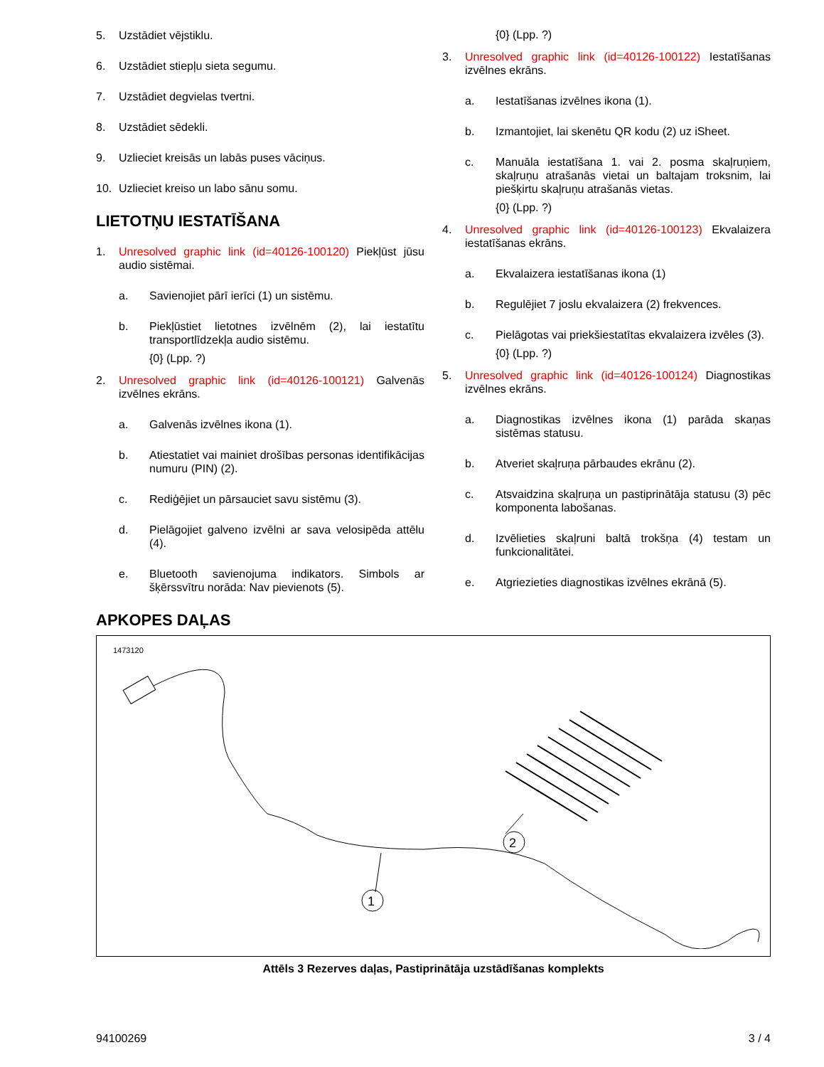5. Uzstādiet vējstiklu.
6. Uzstādiet stiepļu sieta segumu.
7. Uzstādiet degvielas tvertni.
8. Uzstādiet sēdekli.
9. Uzlieciet kreisās un labās puses vāciņus.
10. Uzlieciet kreiso un labo sānu somu.
LIETOTŅU IESTATĪŠANA
1. Unresolved graphic link (id=40126-100120) Piekļūst jūsu audio sistēmai.
a. Savienojiet pārī ierīci (1) un sistēmu.
b. Piekļūstiet lietotnes izvēlnēm (2), lai iestatītu transportlīdzekļa audio sistēmu.
{0} (Lpp. ?)
2. Unresolved graphic link (id=40126-100121) Galvenās izvēlnes ekrāns.
a. Galvenās izvēlnes ikona (1).
b. Atiestatiet vai mainiet drošības personas identifikācijas numuru (PIN) (2).
c. Rediģējiet un pārsauciet savu sistēmu (3).
d. Pielāgojiet galveno izvēlni ar sava velosipēda attēlu (4).
e. Bluetooth savienojuma indikators. Simbols ar šķērssvītru norāda: Nav pievienots (5).
{0} (Lpp. ?)
3. Unresolved graphic link (id=40126-100122) Iestatīšanas izvēlnes ekrāns.
a. Iestatīšanas izvēlnes ikona (1).
b. Izmantojiet, lai skenētu QR kodu (2) uz iSheet.
c. Manuāla iestatīšana 1. vai 2. posma skaļruņiem, skaļruņu atrašanās vietai un baltajam troksnim, lai piešķirtu skaļruņu atrašanās vietas.
{0} (Lpp. ?)
4. Unresolved graphic link (id=40126-100123) Ekvalaizera iestatīšanas ekrāns.
a. Ekvalaizera iestatīšanas ikona (1)
b. Regulējiet 7 joslu ekvalaizera (2) frekvences.
c. Pielāgotas vai priekšiestatītas ekvalaizera izvēles (3).
{0} (Lpp. ?)
5. Unresolved graphic link (id=40126-100124) Diagnostikas izvēlnes ekrāns.
a. Diagnostikas izvēlnes ikona (1) parāda skaņas sistēmas statusu.
b. Atveriet skaļruņa pārbaudes ekrānu (2).
c. Atsvaidzina skaļruņa un pastiprinātāja statusu (3) pēc komponenta labošanas.
d. Izvēlieties skaļruni baltā trokšņa (4) testam un funkcionalitātei.
e. Atgriezieties diagnostikas izvēlnes ekrānā (5).
APKOPES DAĻAS
1473120
2
1
Attēls 3 Rezerves daļas, Pastiprinātāja uzstādīšanas komplekts
94100269 3 / 4